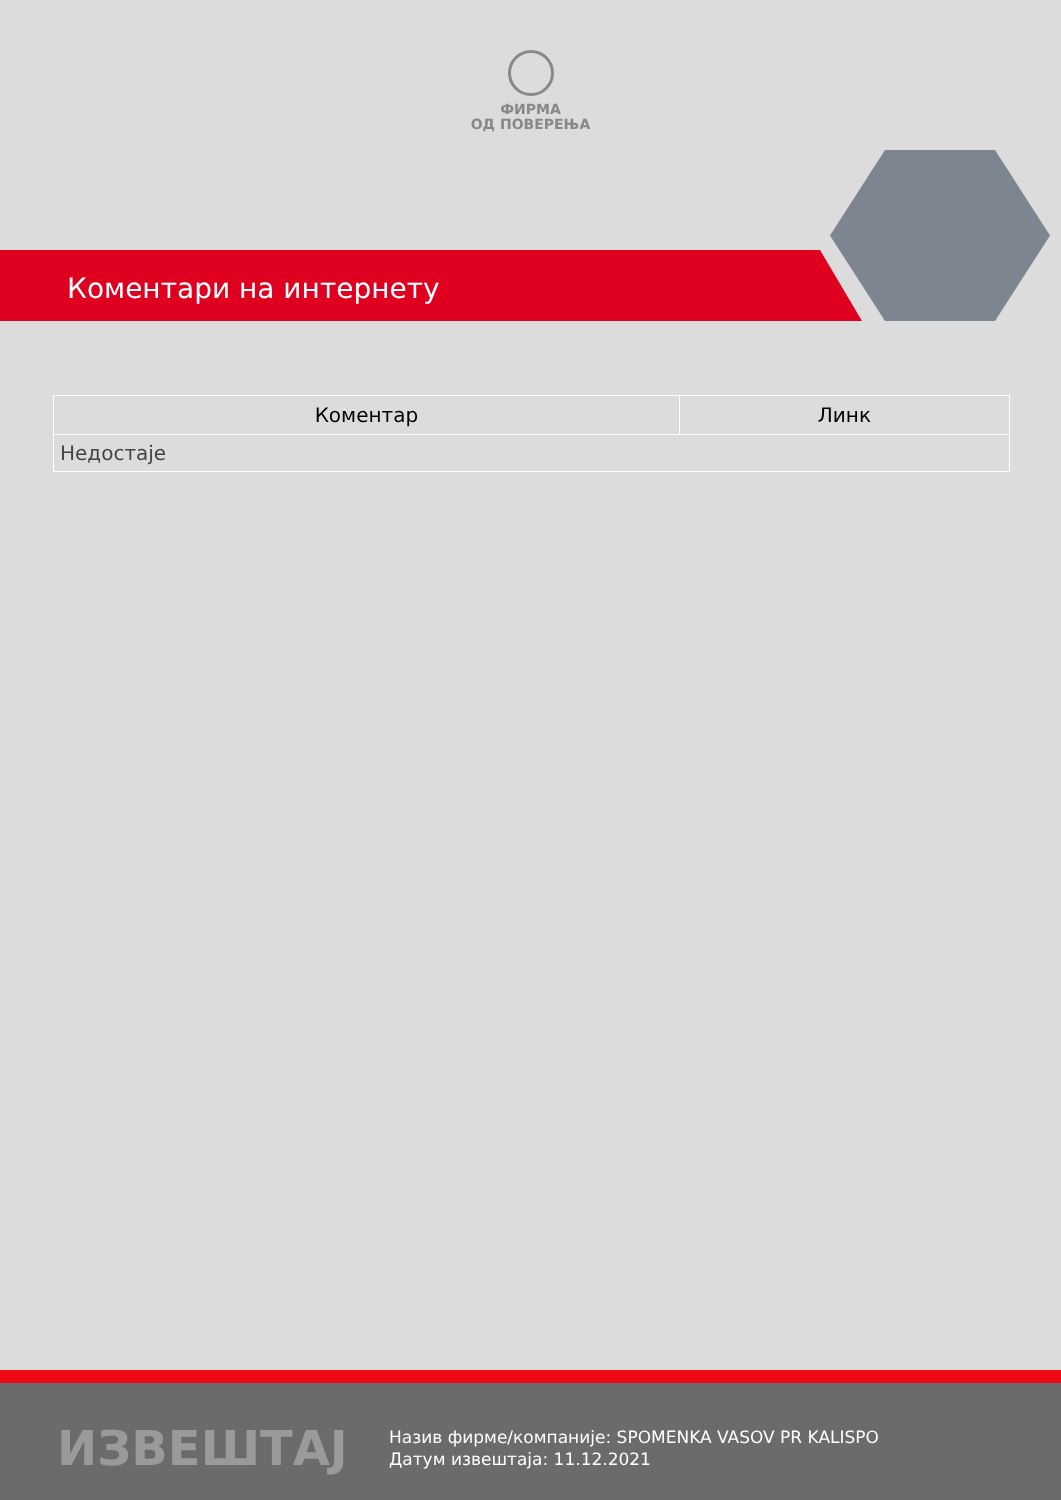ФИРМА
ОД ПОВЕРЕЊА
Коментари на интернету
| Коментар | Линк |
| --- | --- |
| Недостаје | |
ИЗВЕШТАЈ
Назив фирме/компаније: SPOMENKA VASOV PR KALISPO
Датум извештаја: 11.12.2021